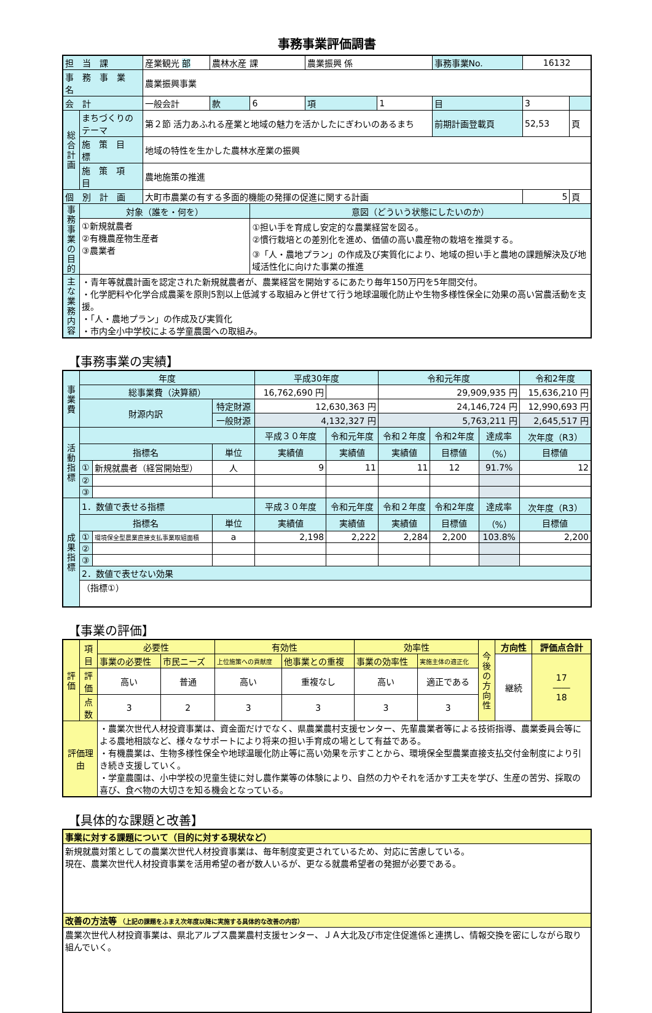事務事業評価調書
| 担 当 課 | | 産業観光 部 | 農林水産 課 | | | 農業振興 係 | | 事務事業No. | 16132 | |
| 事 務 事 業 名 | | 農業振興事業 | | | | | | | | |
| 会 計 | | 一般会計 | | 款 | 6 | 項 | 1 | 目 | 3 | |
| 総合計画 | まちづくりのテーマ | 第２節 活力あふれる産業と地域の魅力を活かしたにぎわいのあるまち | | | | | | 前期計画登載頁 | 52,53 | 頁 |
| | 施 策 目 標 | 地域の特性を生かした農林水産業の振興 | | | | | | | | |
| | 施 策 項 目 | 農地施策の推進 | | | | | | | | |
| 個 別 計 画 | | 大町市農業の有する多面的機能の発揮の促進に関する計画 | | | | | | | 5 | 頁 |
| 事務事業の目的 | 対象（誰を・何を） | | | | 意図（どういう状態にしたいのか） | | | | | |
| | ①新規就農者 ②有機農産物生産者 ③農業者 | | | | ①担い手を育成し安定的な農業経営を図る。 ②慣行栽培との差別化を進め、価値の高い農産物の栽培を推奨する。 ③「人・農地プラン」の作成及び実質化により、地域の担い手と農地の課題解決及び地域活性化に向けた事業の推進 | | | | | |
| 主な業務内容 | ・青年等就農計画を認定された新規就農者が、農業経営を開始するにあたり毎年150万円を5年間交付。 ・化学肥料や化学合成農薬を原則5割以上低減する取組みと併せて行う地球温暖化防止や生物多様性保全に効果の高い営農活動を支援。 ・「人・農地プラン」の作成及び実質化 ・市内全小中学校による学童農園への取組み。 | | | | | | | | | |
【事務事業の実績】
| 事業費 | 年度 | | | 平成30年度 | | 令和元年度 | | | 令和2年度 |
| | 総事業費（決算額） | | | 16,762,690 円 | | 29,909,935 円 | | | 15,636,210 円 |
| | 財源内訳 | | 特定財源 | 12,630,363 円 | | 24,146,724 円 | | | 12,990,693 円 |
| | | | 一般財源 | 4,132,327 円 | | 5,763,211 円 | | | 2,645,517 円 |
| 活動指標 | | | | 平成３０年度 | 令和元年度 | 令和２年度 | 令和2年度 | 達成率 | 次年度（R3） |
| | 指標名 | | 単位 | 実績値 | 実績値 | 実績値 | 目標値 | （%） | 目標値 |
| | ① | 新規就農者（経営開始型） | 人 | 9 | 11 | 11 | 12 | 91.7% | 12 |
| | ② | | | | | | | | |
| | ③ | | | | | | | | |
| 成果指標 | 1．数値で表せる指標 | | | 平成３０年度 | 令和元年度 | 令和２年度 | 令和2年度 | 達成率 | 次年度（R3） |
| | 指標名 | | 単位 | 実績値 | 実績値 | 実績値 | 目標値 | （%） | 目標値 |
| | ① | 環境保全型農業直接支払事業取組面積 | a | 2,198 | 2,222 | 2,284 | 2,200 | 103.8% | 2,200 |
| | ② | | | | | | | | |
| | ③ | | | | | | | | |
| | 2．数値で表せない効果 | | | | | | | | |
| | （指標①） | | | | | | | | |
【事業の評価】
| 評価 | 項目 | 必要性 | | 有効性 | | 効率性 | | 今後の方向性 | 方向性 | 評価点合計 |
| | | 事業の必要性 | 市民ニーズ | 上位施策への貢献度 | 他事業との重複 | 事業の効率性 | 実施主体の適正化 | | 継続 | 17 ―― 18 |
| | 評価 | 高い | 普通 | 高い | 重複なし | 高い | 適正である | | | |
| | 点数 | 3 | 2 | 3 | 3 | 3 | 3 | | | |
| 評価理由 | | ・農業次世代人材投資事業は、資金面だけでなく、県農業農村支援センター、先輩農業者等による技術指導、農業委員会等による農地相談など、様々なサポートにより将来の担い手育成の場として有益である。 ・有機農業は、生物多様性保全や地球温暖化防止等に高い効果を示すことから、環境保全型農業直接支払交付金制度により引き続き支援していく。 ・学童農園は、小中学校の児童生徒に対し農作業等の体験により、自然の力やそれを活かす工夫を学び、生産の苦労、採取の喜び、食べ物の大切さを知る機会となっている。 | | | | | | | | |
【具体的な課題と改善】
| 事業に対する課題について（目的に対する現状など） |
| 新規就農対策としての農業次世代人材投資事業は、毎年制度変更されているため、対応に苦慮している。 現在、農業次世代人材投資事業を活用希望の者が数人いるが、更なる就農希望者の発掘が必要である。 |
| 改善の方法等 （上記の課題をふまえ次年度以降に実施する具体的な改善の内容） |
| 農業次世代人材投資事業は、県北アルプス農業農村支援センター、ＪＡ大北及び市定住促進係と連携し、情報交換を密にしながら取り組んでいく。 |